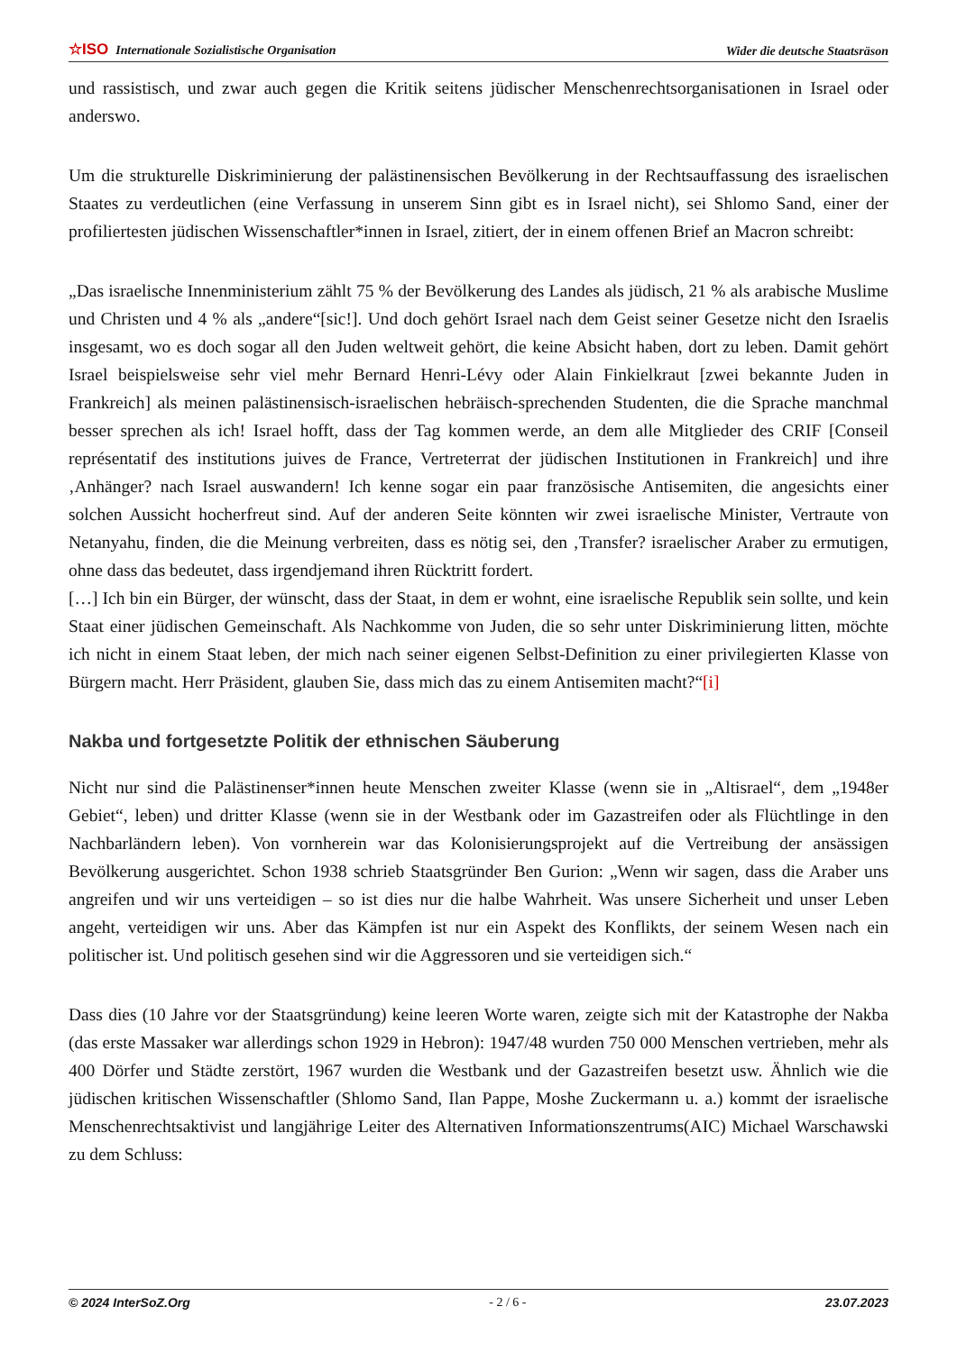☆ISO Internationale Sozialistische Organisation Wider die deutsche Staatsräson
und rassistisch, und zwar auch gegen die Kritik seitens jüdischer Menschenrechtsorganisationen in Israel oder anderswo.
Um die strukturelle Diskriminierung der palästinensischen Bevölkerung in der Rechtsauffassung des israelischen Staates zu verdeutlichen (eine Verfassung in unserem Sinn gibt es in Israel nicht), sei Shlomo Sand, einer der profiliertesten jüdischen Wissenschaftler*innen in Israel, zitiert, der in einem offenen Brief an Macron schreibt:
„Das israelische Innenministerium zählt 75 % der Bevölkerung des Landes als jüdisch, 21 % als arabische Muslime und Christen und 4 % als „andere“[sic!]. Und doch gehört Israel nach dem Geist seiner Gesetze nicht den Israelis insgesamt, wo es doch sogar all den Juden weltweit gehört, die keine Absicht haben, dort zu leben. Damit gehört Israel beispielsweise sehr viel mehr Bernard Henri-Lévy oder Alain Finkielkraut [zwei bekannte Juden in Frankreich] als meinen palästinensisch-israelischen hebräisch-sprechenden Studenten, die die Sprache manchmal besser sprechen als ich! Israel hofft, dass der Tag kommen werde, an dem alle Mitglieder des CRIF [Conseil représentatif des institutions juives de France, Vertreterrat der jüdischen Institutionen in Frankreich] und ihre ‚Anhänger? nach Israel auswandern! Ich kenne sogar ein paar französische Antisemiten, die angesichts einer solchen Aussicht hocherfreut sind. Auf der anderen Seite könnten wir zwei israelische Minister, Vertraute von Netanyahu, finden, die die Meinung verbreiten, dass es nötig sei, den ‚Transfer? israelischer Araber zu ermutigen, ohne dass das bedeutet, dass irgendjemand ihren Rücktritt fordert.
[…] Ich bin ein Bürger, der wünscht, dass der Staat, in dem er wohnt, eine israelische Republik sein sollte, und kein Staat einer jüdischen Gemeinschaft. Als Nachkomme von Juden, die so sehr unter Diskriminierung litten, möchte ich nicht in einem Staat leben, der mich nach seiner eigenen Selbst-Definition zu einer privilegierten Klasse von Bürgern macht. Herr Präsident, glauben Sie, dass mich das zu einem Antisemiten macht?“[i]
Nakba und fortgesetzte Politik der ethnischen Säuberung
Nicht nur sind die Palästinenser*innen heute Menschen zweiter Klasse (wenn sie in „Altisrael“, dem „1948er Gebiet“, leben) und dritter Klasse (wenn sie in der Westbank oder im Gazastreifen oder als Flüchtlinge in den Nachbarländern leben). Von vornherein war das Kolonisierungsprojekt auf die Vertreibung der ansässigen Bevölkerung ausgerichtet. Schon 1938 schrieb Staatsgründer Ben Gurion: „Wenn wir sagen, dass die Araber uns angreifen und wir uns verteidigen – so ist dies nur die halbe Wahrheit. Was unsere Sicherheit und unser Leben angeht, verteidigen wir uns. Aber das Kämpfen ist nur ein Aspekt des Konflikts, der seinem Wesen nach ein politischer ist. Und politisch gesehen sind wir die Aggressoren und sie verteidigen sich.“
Dass dies (10 Jahre vor der Staatsgründung) keine leeren Worte waren, zeigte sich mit der Katastrophe der Nakba (das erste Massaker war allerdings schon 1929 in Hebron): 1947/48 wurden 750 000 Menschen vertrieben, mehr als 400 Dörfer und Städte zerstört, 1967 wurden die Westbank und der Gazastreifen besetzt usw. Ähnlich wie die jüdischen kritischen Wissenschaftler (Shlomo Sand, Ilan Pappe, Moshe Zuckermann u. a.) kommt der israelische Menschenrechtsaktivist und langjährige Leiter des Alternativen Informationszentrums(AIC) Michael Warschawski zu dem Schluss:
© 2024 InterSoZ.Org - 2 / 6 - 23.07.2023